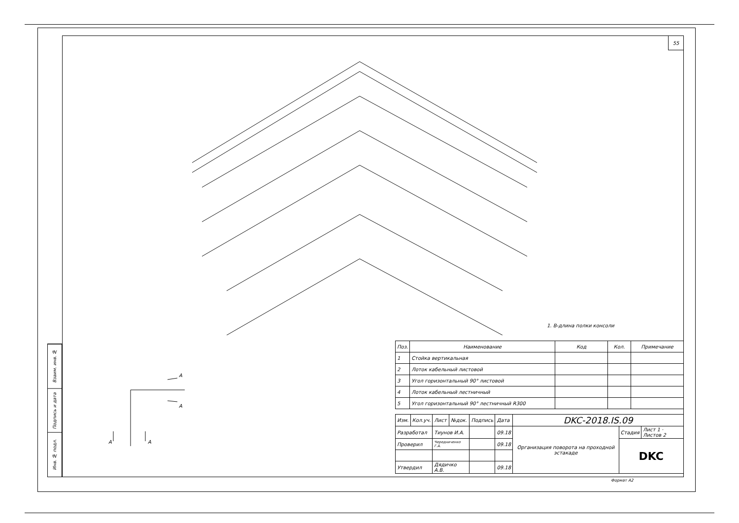Взаим. инв. №
Подпись и дата
Инв. № подл.
55
1. В-длина полки консоли
A
A
A
A
| Поз. | Наименование | Код | Кол. | Примечание |
| --- | --- | --- | --- | --- |
| 1 | Стойка вертикальная | | | |
| 2 | Лоток кабельный листовой | | | |
| 3 | Угол горизонтальный 90° листовой | | | |
| 4 | Лоток кабельный лестничный | | | |
| 5 | Угол горизонтальный 90° лестничный R300 | | | |
| Изм. | Кол.уч. | Лист | №док. | Подпись | Дата | DKC-2018.IS.09 | | |
| Разработал | | Тиунов И.А. | | | 09.18 | Организация поворота на проходной эстакаде | Стадия | Лист 1 · Листов 2 |
| Проверил | | Чередниченко Г.А. | | | 09.18 | | DKC | |
| Утвердил | | Дядичко А.В. | | | 09.18 | | | |
Формат А2